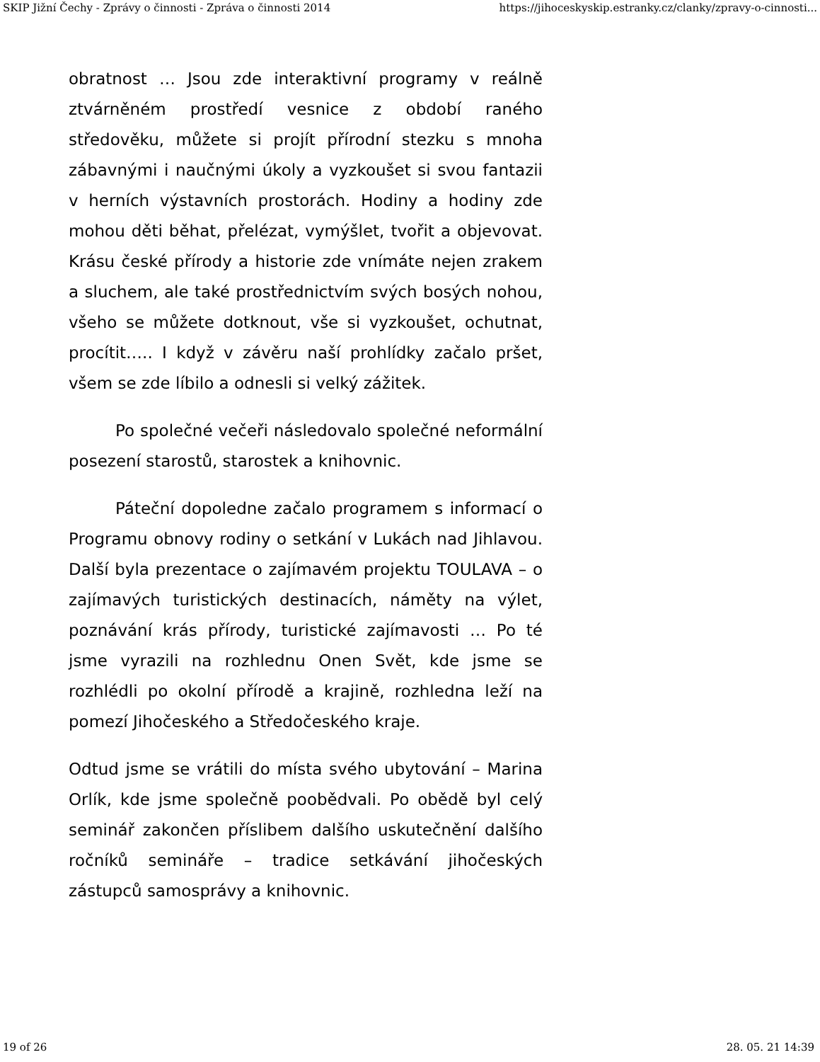SKIP Jižní Čechy - Zprávy o činnosti - Zpráva o činnosti 2014 https://jihoceskyskip.estranky.cz/clanky/zpravy-o-cinnosti...
obratnost … Jsou zde interaktivní programy v reálně ztvárněném prostředí vesnice z období raného středověku, můžete si projít přírodní stezku s mnoha zábavnými i naučnými úkoly a vyzkoušet si svou fantazii v herních výstavních prostorách. Hodiny a hodiny zde mohou děti běhat, přelézat, vymýšlet, tvořit a objevovat. Krásu české přírody a historie zde vnímáte nejen zrakem a sluchem, ale také prostřednictvím svých bosých nohou, všeho se můžete dotknout, vše si vyzkoušet, ochutnat, procítit….. I když v závěru naší prohlídky začalo pršet, všem se zde líbilo a odnesli si velký zážitek.
Po společné večeři následovalo společné neformální posezení starostů, starostek a knihovnic.
Páteční dopoledne začalo programem s informací o Programu obnovy rodiny o setkání v Lukách nad Jihlavou. Další byla prezentace o zajímavém projektu TOULAVA – o zajímavých turistických destinacích, náměty na výlet, poznávání krás přírody, turistické zajímavosti … Po té jsme vyrazili na rozhlednu Onen Svět, kde jsme se rozhlédli po okolní přírodě a krajině, rozhledna leží na pomezí Jihočeského a Středočeského kraje.
Odtud jsme se vrátili do místa svého ubytování – Marina Orlík, kde jsme společně poobědvali. Po obědě byl celý seminář zakončen příslibem dalšího uskutečnění dalšího ročníků semináře – tradice setkávání jihočeských zástupců samosprávy a knihovnic.
19 of 26 28. 05. 21 14:39